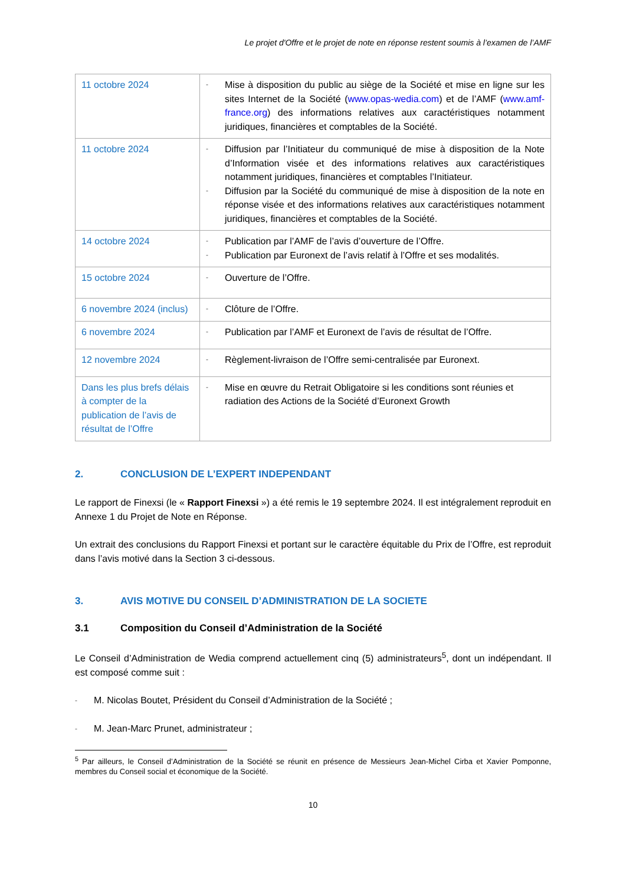Le projet d'Offre et le projet de note en réponse restent soumis à l’examen de l’AMF
| 11 octobre 2024 | - Mise à disposition du public au siège de la Société et mise en ligne sur les sites Internet de la Société ( www.opas-wedia.com ) et de l’AMF ( www.amf-france.org ) des informations relatives aux caractéristiques notamment juridiques, financières et comptables de la Société. |
| 11 octobre 2024 | - Diffusion par l’Initiateur du communiqué de mise à disposition de la Note d’Information visée et des informations relatives aux caractéristiques notamment juridiques, financières et comptables l’Initiateur. - Diffusion par la Société du communiqué de mise à disposition de la note en réponse visée et des informations relatives aux caractéristiques notamment juridiques, financières et comptables de la Société. |
| 14 octobre 2024 | - Publication par l’AMF de l’avis d’ouverture de l’Offre. - Publication par Euronext de l’avis relatif à l’Offre et ses modalités. |
| 15 octobre 2024 | - Ouverture de l’Offre. |
| 6 novembre 2024 (inclus) | - Clôture de l’Offre. |
| 6 novembre 2024 | - Publication par l’AMF et Euronext de l’avis de résultat de l’Offre. |
| 12 novembre 2024 | - Règlement-livraison de l’Offre semi-centralisée par Euronext. |
| Dans les plus brefs délais à compter de la publication de l’avis de résultat de l’Offre | - Mise en œuvre du Retrait Obligatoire si les conditions sont réunies et radiation des Actions de la Société d’Euronext Growth |
2. CONCLUSION DE L’EXPERT INDEPENDANT
Le rapport de Finexsi (le « Rapport Finexsi ») a été remis le 19 septembre 2024. Il est intégralement reproduit en Annexe 1 du Projet de Note en Réponse.
Un extrait des conclusions du Rapport Finexsi et portant sur le caractère équitable du Prix de l’Offre, est reproduit dans l’avis motivé dans la Section 3 ci-dessous.
3. AVIS MOTIVE DU CONSEIL D’ADMINISTRATION DE LA SOCIETE
3.1 Composition du Conseil d’Administration de la Société
Le Conseil d’Administration de Wedia comprend actuellement cinq (5) administrateurs<sup>5</sup>, dont un indépendant. Il est composé comme suit :
- M. Nicolas Boutet, Président du Conseil d’Administration de la Société ;
- M. Jean-Marc Prunet, administrateur ;
<sup>5</sup> Par ailleurs, le Conseil d’Administration de la Société se réunit en présence de Messieurs Jean-Michel Cirba et Xavier Pomponne, membres du Conseil social et économique de la Société.
10